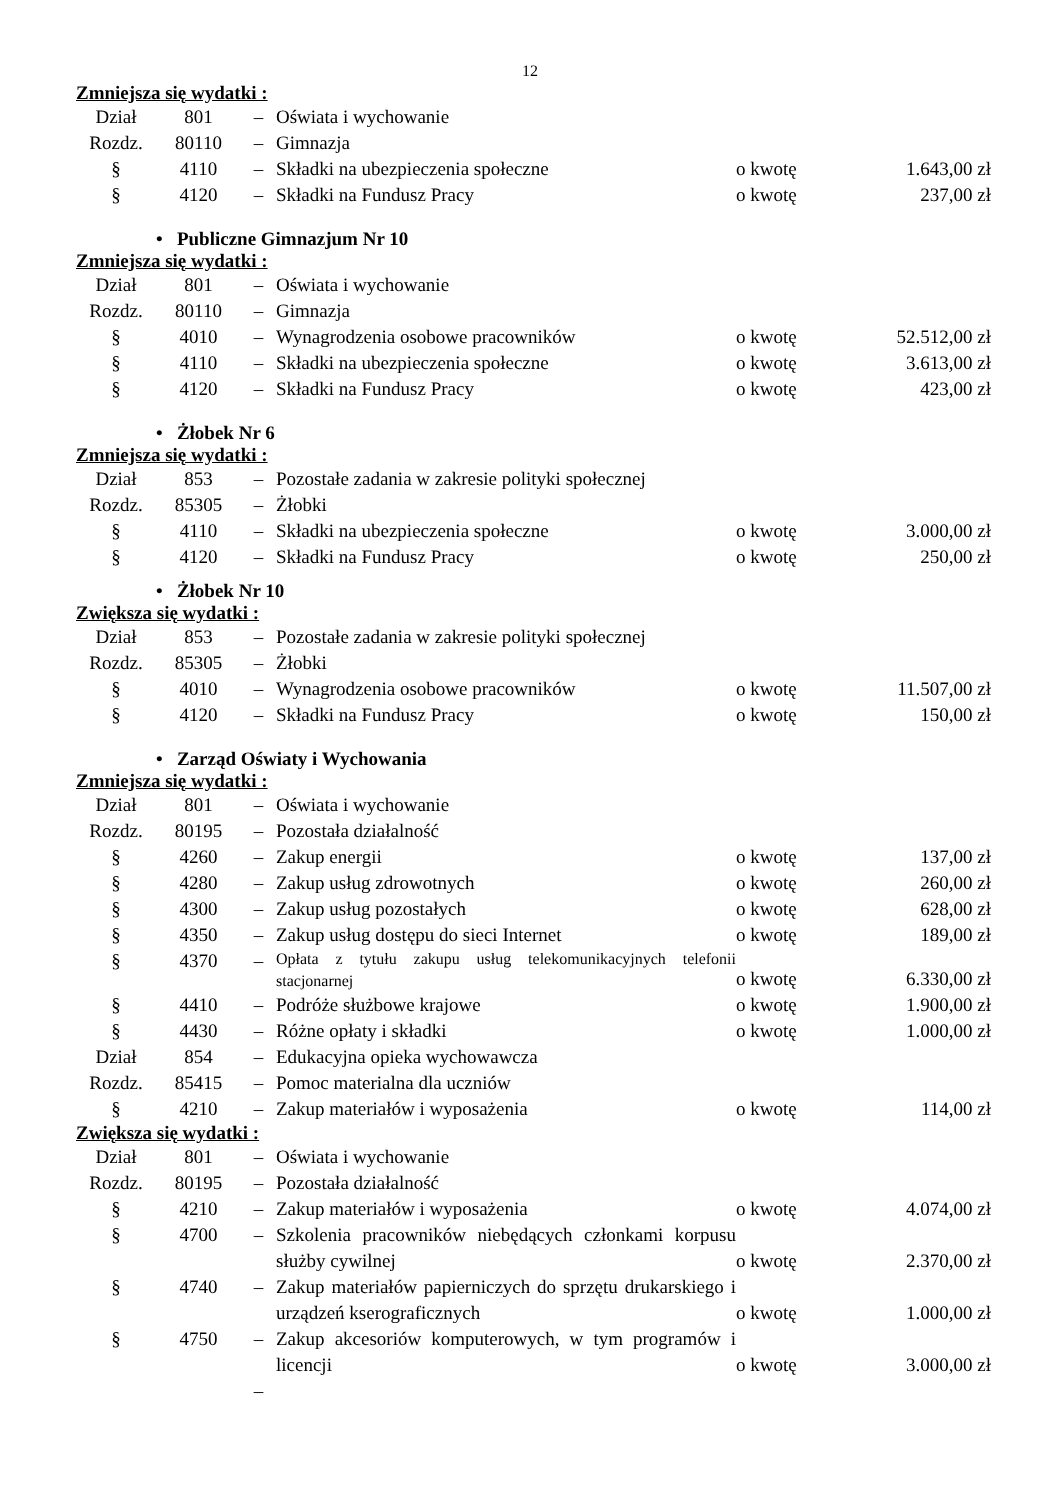12
Zmniejsza się wydatki :
| Dział | 801 | – | Oświata i wychowanie | | |
| Rozdz. | 80110 | – | Gimnazja | | |
| § | 4110 | – | Składki na ubezpieczenia społeczne | o kwotę | 1.643,00 zł |
| § | 4120 | – | Składki na Fundusz Pracy | o kwotę | 237,00 zł |
• Publiczne Gimnazjum Nr 10
Zmniejsza się wydatki :
| Dział | 801 | – | Oświata i wychowanie | | |
| Rozdz. | 80110 | – | Gimnazja | | |
| § | 4010 | – | Wynagrodzenia osobowe pracowników | o kwotę | 52.512,00 zł |
| § | 4110 | – | Składki na ubezpieczenia społeczne | o kwotę | 3.613,00 zł |
| § | 4120 | – | Składki na Fundusz Pracy | o kwotę | 423,00 zł |
• Żłobek Nr 6
Zmniejsza się wydatki :
| Dział | 853 | – | Pozostałe zadania w zakresie polityki społecznej | | |
| Rozdz. | 85305 | – | Żłobki | | |
| § | 4110 | – | Składki na ubezpieczenia społeczne | o kwotę | 3.000,00 zł |
| § | 4120 | – | Składki na Fundusz Pracy | o kwotę | 250,00 zł |
• Żłobek Nr 10
Zwiększa się wydatki :
| Dział | 853 | – | Pozostałe zadania w zakresie polityki społecznej | | |
| Rozdz. | 85305 | – | Żłobki | | |
| § | 4010 | – | Wynagrodzenia osobowe pracowników | o kwotę | 11.507,00 zł |
| § | 4120 | – | Składki na Fundusz Pracy | o kwotę | 150,00 zł |
• Zarząd Oświaty i Wychowania
Zmniejsza się wydatki :
| Dział | 801 | – | Oświata i wychowanie | | |
| Rozdz. | 80195 | – | Pozostała działalność | | |
| § | 4260 | – | Zakup energii | o kwotę | 137,00 zł |
| § | 4280 | – | Zakup usług zdrowotnych | o kwotę | 260,00 zł |
| § | 4300 | – | Zakup usług pozostałych | o kwotę | 628,00 zł |
| § | 4350 | – | Zakup usług dostępu do sieci Internet | o kwotę | 189,00 zł |
| § | 4370 | – | Opłata z tytułu zakupu usług telekomunikacyjnych telefonii stacjonarnej | o kwotę | 6.330,00 zł |
| § | 4410 | – | Podróże służbowe krajowe | o kwotę | 1.900,00 zł |
| § | 4430 | – | Różne opłaty i składki | o kwotę | 1.000,00 zł |
| Dział | 854 | – | Edukacyjna opieka wychowawcza | | |
| Rozdz. | 85415 | – | Pomoc materialna dla uczniów | | |
| § | 4210 | – | Zakup materiałów i wyposażenia | o kwotę | 114,00 zł |
Zwiększa się wydatki :
| Dział | 801 | – | Oświata i wychowanie | | |
| Rozdz. | 80195 | – | Pozostała działalność | | |
| § | 4210 | – | Zakup materiałów i wyposażenia | o kwotę | 4.074,00 zł |
| § | 4700 | – | Szkolenia pracowników niebędących członkami korpusu służby cywilnej | o kwotę | 2.370,00 zł |
| § | 4740 | – | Zakup materiałów papierniczych do sprzętu drukarskiego i urządzeń kserograficznych | o kwotę | 1.000,00 zł |
| § | 4750 | – | Zakup akcesoriów komputerowych, w tym programów i licencji | o kwotę | 3.000,00 zł |
| | | – | | | |